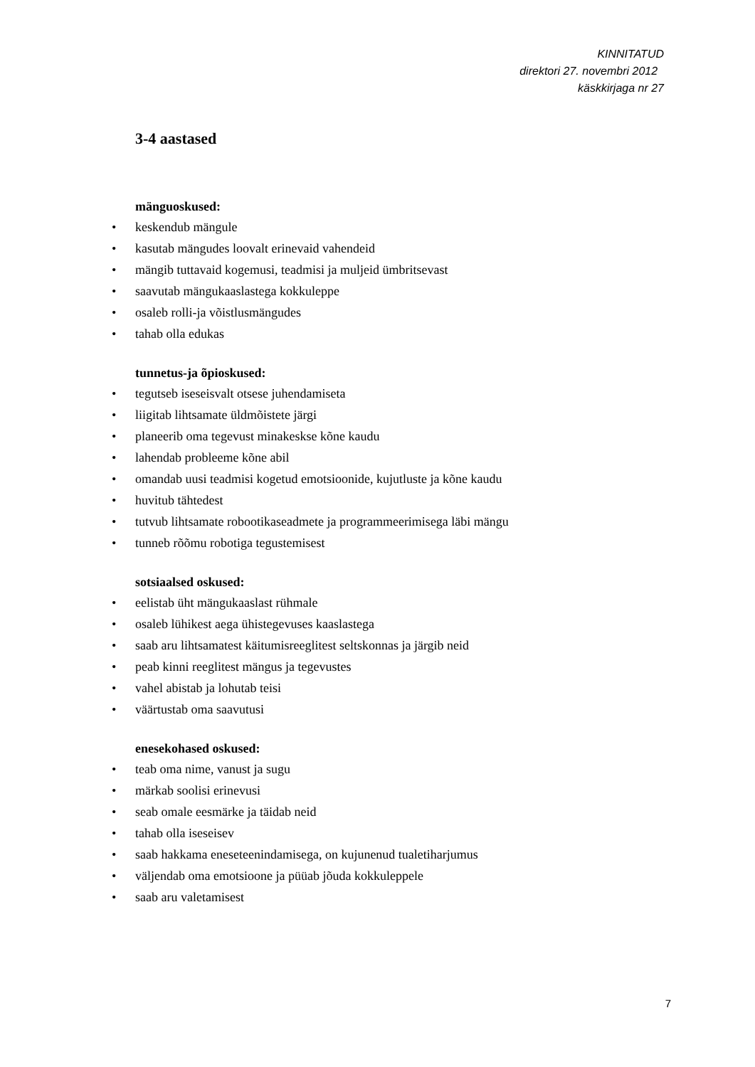KINNITATUD
direktori 27. novembri 2012
käskkirjaga nr 27
3-4 aastased
mänguoskused:
• keskendub mängule
• kasutab mängudes loovalt erinevaid vahendeid
• mängib tuttavaid kogemusi, teadmisi ja muljeid ümbritsevast
• saavutab mängukaaslastega kokkuleppe
• osaleb rolli-ja võistlusmängudes
• tahab olla edukas
tunnetus-ja õpioskused:
• tegutseb iseseisvalt otsese juhendamiseta
• liigitab lihtsamate üldmõistete järgi
• planeerib oma tegevust minakeskse kõne kaudu
• lahendab probleeme kõne abil
• omandab uusi teadmisi kogetud emotsioonide, kujutluste ja kõne kaudu
• huvitub tähtedest
• tutvub lihtsamate robootikaseadmete ja programmeerimisega läbi mängu
• tunneb rõõmu robotiga tegustemisest
sotsiaalsed oskused:
• eelistab üht mängukaaslast rühmale
• osaleb lühikest aega ühistegevuses kaaslastega
• saab aru lihtsamatest käitumisreeglitest seltskonnas ja järgib neid
• peab kinni reeglitest mängus ja tegevustes
• vahel abistab ja lohutab teisi
• väärtustab oma saavutusi
enesekohased oskused:
• teab oma nime, vanust ja sugu
• märkab soolisi erinevusi
• seab omale eesmärke ja täidab neid
• tahab olla iseseisev
• saab hakkama eneseteenindamisega, on kujunenud tualetiharjumus
• väljendab oma emotsioone ja püüab jõuda kokkuleppele
• saab aru valetamisest
7